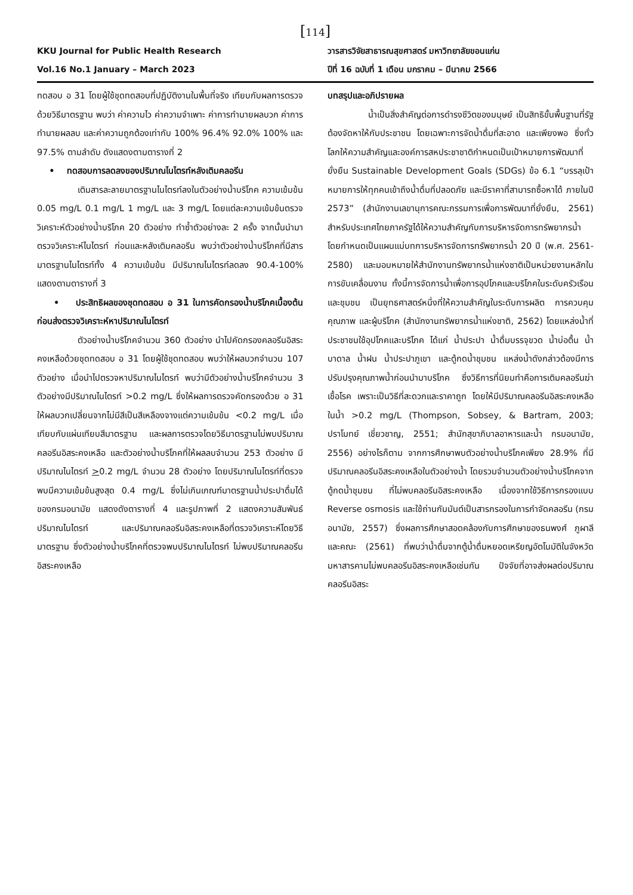[114]
KKU Journal for Public Health Research
Vol.16 No.1 January – March 2023
วารสารวิจัยสาธารณสุขศาสตร์ มหาวิทยาลัยขอนแก่น
ปีที่ 16 ฉบับที่ 1 เดือน มกราคม – มีนาคม 2566
ทดสอบ อ 31 โดยผู้ใช้ชุดทดสอบที่ปฏิบัติงานในพื้นที่จริง เทียบกับผลการตรวจด้วยวิธีมาตรฐาน พบว่า ค่าความไว ค่าความจำเพาะ ค่าการทำนายผลบวก ค่าการทำนายผลลบ และค่าความถูกต้องเท่ากับ 100% 96.4% 92.0% 100% และ 97.5% ตามลำดับ ดังแสดงตามตารางที่ 2
• ทดสอบการลดลงของปริมาณไนไตรท์หลังเติมคลอรีน
เติมสารละลายมาตรฐานไนไตรท์ลงในตัวอย่างน้ำบริโภค ความเข้มข้น 0.05 mg/L 0.1 mg/L 1 mg/L และ 3 mg/L โดยแต่ละความเข้มข้นตรวจวิเคราะห์ตัวอย่างน้ำบริโภค 20 ตัวอย่าง ทำซ้ำตัวอย่างละ 2 ครั้ง จากนั้นนำมาตรวจวิเคราะห์ไนไตรท์ ก่อนและหลังเติมคลอรีน พบว่าตัวอย่างน้ำบริโภคที่มีสารมาตรฐานไนไตรท์ทั้ง 4 ความเข้มข้น มีปริมาณไนไตรท์ลดลง 90.4-100% แสดงตามตารางที่ 3
• ประสิทธิผลของชุดทดสอบ อ 31 ในการคัดกรองน้ำบริโภคเบื้องต้นก่อนส่งตรวจวิเคราะห์หาปริมาณไนไตรท์
ตัวอย่างน้ำบริโภคจำนวน 360 ตัวอย่าง นำไปคัดกรองคลอรีนอิสระคงเหลือด้วยชุดทดสอบ อ 31 โดยผู้ใช้ชุดทดสอบ พบว่าให้ผลบวกจำนวน 107 ตัวอย่าง เมื่อนำไปตรวจหาปริมาณไนไตรท์ พบว่ามีตัวอย่างน้ำบริโภคจำนวน 3 ตัวอย่างมีปริมาณไนไตรท์ >0.2 mg/L ซึ่งให้ผลการตรวจคัดกรองด้วย อ 31 ให้ผลบวกเปลี่ยนจากไม่มีสีเป็นสีเหลืองจางแต่ความเข้มข้น <0.2 mg/L เมื่อเทียบกับแผ่นเทียบสีมาตรฐาน และผลการตรวจโดยวิธีมาตรฐานไม่พบปริมาณคลอรีนอิสระคงเหลือ และตัวอย่างน้ำบริโภคที่ให้ผลลบจำนวน 253 ตัวอย่าง มีปริมาณไนไตรท์ >0.2 mg/L จำนวน 28 ตัวอย่าง โดยปริมาณไนไตรท์ที่ตรวจพบมีความเข้มข้นสูงสุด 0.4 mg/L ซึ่งไม่เกินเกณฑ์มาตรฐานน้ำประปาดื่มได้ของกรมอนามัย แสดงดังตารางที่ 4 และรูปภาพที่ 2 แสดงความสัมพันธ์ปริมาณไนไตรท์ และปริมาณคลอรีนอิสระคงเหลือที่ตรวจวิเคราะห์โดยวิธีมาตรฐาน ซึ่งตัวอย่างน้ำบริโภคที่ตรวจพบปริมาณไนไตรท์ ไม่พบปริมาณคลอรีนอิสระคงเหลือ
บทสรุปและอภิปรายผล
น้ำเป็นสิ่งสำคัญต่อการดำรงชีวิตของมนุษย์ เป็นสิทธิขั้นพื้นฐานที่รัฐต้องจัดหาให้กับประชาชน โดยเฉพาะการจัดน้ำดื่มที่สะอาด และเพียงพอ ซึ่งทั่วโลกให้ความสำคัญและองค์การสหประชาชาติกำหนดเป็นเป้าหมายการพัฒนาที่ยั่งยืน Sustainable Development Goals (SDGs) ข้อ 6.1 “บรรลุเป้าหมายการให้ทุกคนเข้าถึงน้ำดื่มที่ปลอดภัย และมีราคาที่สามารถซื้อหาได้ ภายในปี 2573” (สำนักงานเลขานุการคณะกรรมการเพื่อการพัฒนาที่ยั่งยืน, 2561) สำหรับประเทศไทยภาครัฐได้ให้ความสำคัญกับการบริหารจัดการทรัพยากรน้ำ โดยกำหนดเป็นแผนแม่บทการบริหารจัดการทรัพยากรน้ำ 20 ปี (พ.ศ. 2561-2580) และมอบหมายให้สำนักงานทรัพยากรน้ำแห่งชาติเป็นหน่วยงานหลักในการขับเคลื่อนงาน ทั้งนี้การจัดการน้ำเพื่อการอุปโภคและบริโภคในระดับครัวเรือนและชุมชน เป็นยุทธศาสตร์หนึ่งที่ให้ความสำคัญในระดับการผลิต การควบคุมคุณภาพ และผู้บริโภค (สำนักงานทรัพยากรน้ำแห่งชาติ, 2562) โดยแหล่งน้ำที่ประชาชนใช้อุปโภคและบริโภค ได้แก่ น้ำประปา น้ำดื่มบรรจุขวด น้ำบ่อตื้น น้ำบาดาล น้ำฝน น้ำประปาภูเขา และตู้กดน้ำชุมชน แหล่งน้ำดังกล่าวต้องมีการปรับปรุงคุณภาพน้ำก่อนนำมาบริโภค ซึ่งวิธีการที่นิยมทำคือการเติมคลอรีนฆ่าเชื้อโรค เพราะเป็นวิธีที่สะดวกและราคาถูก โดยให้มีปริมาณคลอรีนอิสระคงเหลือในน้ำ >0.2 mg/L (Thompson, Sobsey, & Bartram, 2003; ปราโมทย์ เชี่ยวชาญ, 2551; สำนักสุขาภิบาลอาหารและน้ำ กรมอนามัย, 2556) อย่างไรก็ตาม จากการศึกษาพบตัวอย่างน้ำบริโภคเพียง 28.9% ที่มีปริมาณคลอรีนอิสระคงเหลือในตัวอย่างน้ำ โดยรวมจำนวนตัวอย่างน้ำบริโภคจากตู้กดน้ำชุมชน ที่ไม่พบคลอรีนอิสระคงเหลือ เนื่องจากใช้วิธีการกรองแบบ Reverse osmosis และใช้ถ่านกัมมันต์เป็นสารกรองในการกำจัดคลอรีน (กรมอนามัย, 2557) ซึ่งผลการศึกษาสอดคล้องกับการศึกษาของธนพงศ์ ภูผาลี และคณะ (2561) ที่พบว่าน้ำดื่มจากตู้น้ำดื่มหยอดเหรียญอัตโนมัติในจังหวัดมหาสารคามไม่พบคลอรีนอิสระคงเหลือเช่นกัน ปัจจัยที่อาจส่งผลต่อปริมาณคลอรีนอิสระ